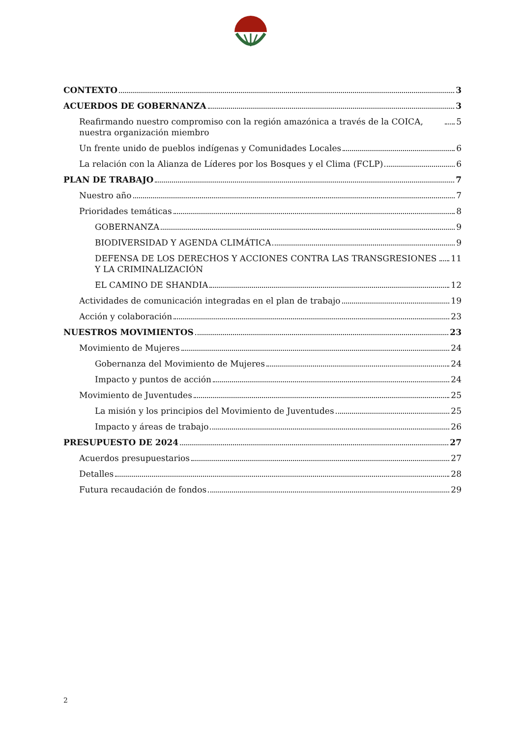CONTEXTO 3
ACUERDOS DE GOBERNANZA 3
Reafirmando nuestro compromiso con la región amazónica a través de la COICA, nuestra organización miembro 5
Un frente unido de pueblos indígenas y Comunidades Locales 6
La relación con la Alianza de Líderes por los Bosques y el Clima (FCLP) 6
PLAN DE TRABAJO 7
Nuestro año 7
Prioridades temáticas 8
GOBERNANZA 9
BIODIVERSIDAD Y AGENDA CLIMÁTICA 9
DEFENSA DE LOS DERECHOS Y ACCIONES CONTRA LAS TRANSGRESIONES Y LA CRIMINALIZACIÓN 11
EL CAMINO DE SHANDIA 12
Actividades de comunicación integradas en el plan de trabajo 19
Acción y colaboración 23
NUESTROS MOVIMIENTOS 23
Movimiento de Mujeres 24
Gobernanza del Movimiento de Mujeres 24
Impacto y puntos de acción 24
Movimiento de Juventudes 25
La misión y los principios del Movimiento de Juventudes 25
Impacto y áreas de trabajo 26
PRESUPUESTO DE 2024 27
Acuerdos presupuestarios 27
Detalles 28
Futura recaudación de fondos 29
2